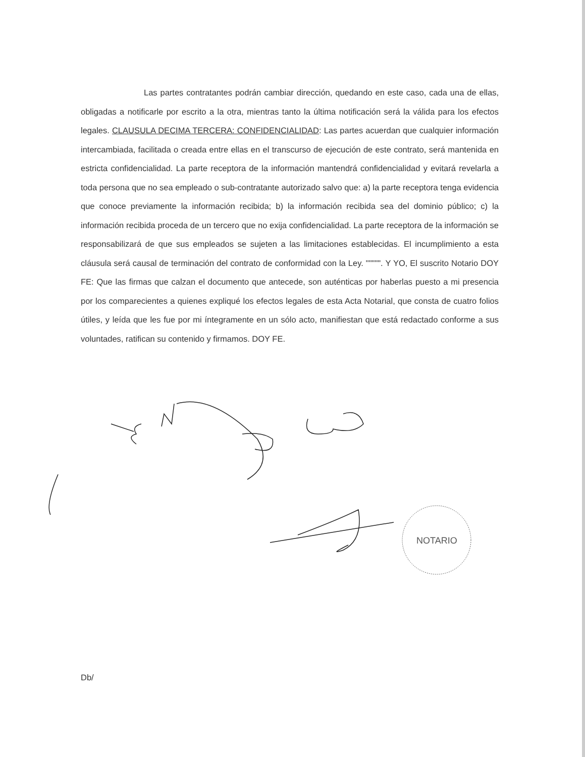Las partes contratantes podrán cambiar dirección, quedando en este caso, cada una de ellas, obligadas a notificarle por escrito a la otra, mientras tanto la última notificación será la válida para los efectos legales. CLAUSULA DECIMA TERCERA: CONFIDENCIALIDAD: Las partes acuerdan que cualquier información intercambiada, facilitada o creada entre ellas en el transcurso de ejecución de este contrato, será mantenida en estricta confidencialidad. La parte receptora de la información mantendrá confidencialidad y evitará revelarla a toda persona que no sea empleado o sub-contratante autorizado salvo que: a) la parte receptora tenga evidencia que conoce previamente la información recibida; b) la información recibida sea del dominio público; c) la información recibida proceda de un tercero que no exija confidencialidad. La parte receptora de la información se responsabilizará de que sus empleados se sujeten a las limitaciones establecidas. El incumplimiento a esta cláusula será causal de terminación del contrato de conformidad con la Ley. """"". Y YO, El suscrito Notario DOY FE: Que las firmas que calzan el documento que antecede, son auténticas por haberlas puesto a mi presencia por los comparecientes a quienes expliqué los efectos legales de esta Acta Notarial, que consta de cuatro folios útiles, y leída que les fue por mi íntegramente en un sólo acto, manifiestan que está redactado conforme a sus voluntades, ratifican su contenido y firmamos. DOY FE.
NOTARIO
Db/